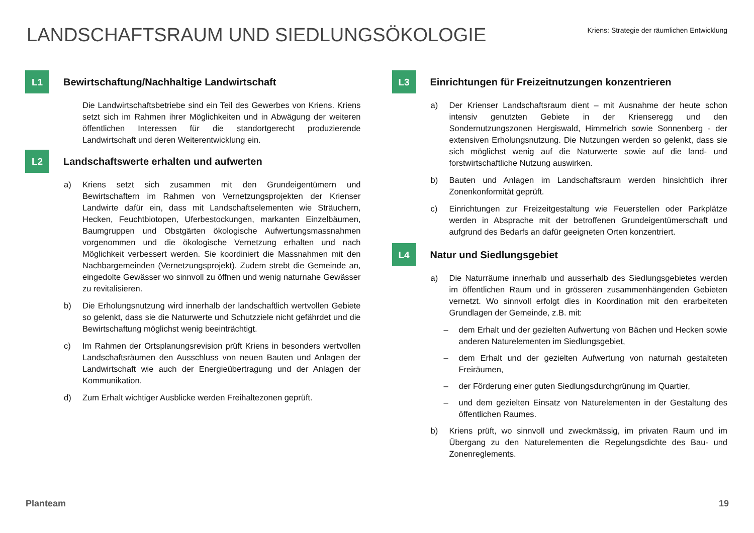LANDSCHAFTSRAUM UND SIEDLUNGSÖKOLOGIE
Kriens: Strategie der räumlichen Entwicklung
L1
Bewirtschaftung/Nachhaltige Landwirtschaft
Die Landwirtschaftsbetriebe sind ein Teil des Gewerbes von Kriens. Kriens setzt sich im Rahmen ihrer Möglichkeiten und in Abwägung der weiteren öffentlichen Interessen für die standortgerecht produzierende Landwirtschaft und deren Weiterentwicklung ein.
L2
Landschaftswerte erhalten und aufwerten
a) Kriens setzt sich zusammen mit den Grundeigentümern und Bewirtschaftern im Rahmen von Vernetzungsprojekten der Krienser Landwirte dafür ein, dass mit Landschaftselementen wie Sträuchern, Hecken, Feuchtbiotopen, Uferbestockungen, markanten Einzelbäumen, Baumgruppen und Obstgärten ökologische Aufwertungsmassnahmen vorgenommen und die ökologische Vernetzung erhalten und nach Möglichkeit verbessert werden. Sie koordiniert die Massnahmen mit den Nachbargemeinden (Vernetzungsprojekt). Zudem strebt die Gemeinde an, eingedolte Gewässer wo sinnvoll zu öffnen und wenig naturnahe Gewässer zu revitalisieren.
b) Die Erholungsnutzung wird innerhalb der landschaftlich wertvollen Gebiete so gelenkt, dass sie die Naturwerte und Schutzziele nicht gefährdet und die Bewirtschaftung möglichst wenig beeinträchtigt.
c) Im Rahmen der Ortsplanungsrevision prüft Kriens in besonders wertvollen Landschaftsräumen den Ausschluss von neuen Bauten und Anlagen der Landwirtschaft wie auch der Energieübertragung und der Anlagen der Kommunikation.
d) Zum Erhalt wichtiger Ausblicke werden Freihaltezonen geprüft.
L3
Einrichtungen für Freizeitnutzungen konzentrieren
a) Der Krienser Landschaftsraum dient – mit Ausnahme der heute schon intensiv genutzten Gebiete in der Krienseregg und den Sondernutzungszonen Hergiswald, Himmelrich sowie Sonnenberg - der extensiven Erholungsnutzung. Die Nutzungen werden so gelenkt, dass sie sich möglichst wenig auf die Naturwerte sowie auf die land- und forstwirtschaftliche Nutzung auswirken.
b) Bauten und Anlagen im Landschaftsraum werden hinsichtlich ihrer Zonenkonformität geprüft.
c) Einrichtungen zur Freizeitgestaltung wie Feuerstellen oder Parkplätze werden in Absprache mit der betroffenen Grundeigentümerschaft und aufgrund des Bedarfs an dafür geeigneten Orten konzentriert.
L4
Natur und Siedlungsgebiet
a) Die Naturräume innerhalb und ausserhalb des Siedlungsgebietes werden im öffentlichen Raum und in grösseren zusammenhängenden Gebieten vernetzt. Wo sinnvoll erfolgt dies in Koordination mit den erarbeiteten Grundlagen der Gemeinde, z.B. mit:
– dem Erhalt und der gezielten Aufwertung von Bächen und Hecken sowie anderen Naturelementen im Siedlungsgebiet,
– dem Erhalt und der gezielten Aufwertung von naturnah gestalteten Freiräumen,
– der Förderung einer guten Siedlungsdurchgrünung im Quartier,
– und dem gezielten Einsatz von Naturelementen in der Gestaltung des öffentlichen Raumes.
b) Kriens prüft, wo sinnvoll und zweckmässig, im privaten Raum und im Übergang zu den Naturelementen die Regelungsdichte des Bau- und Zonenreglements.
Planteam 19